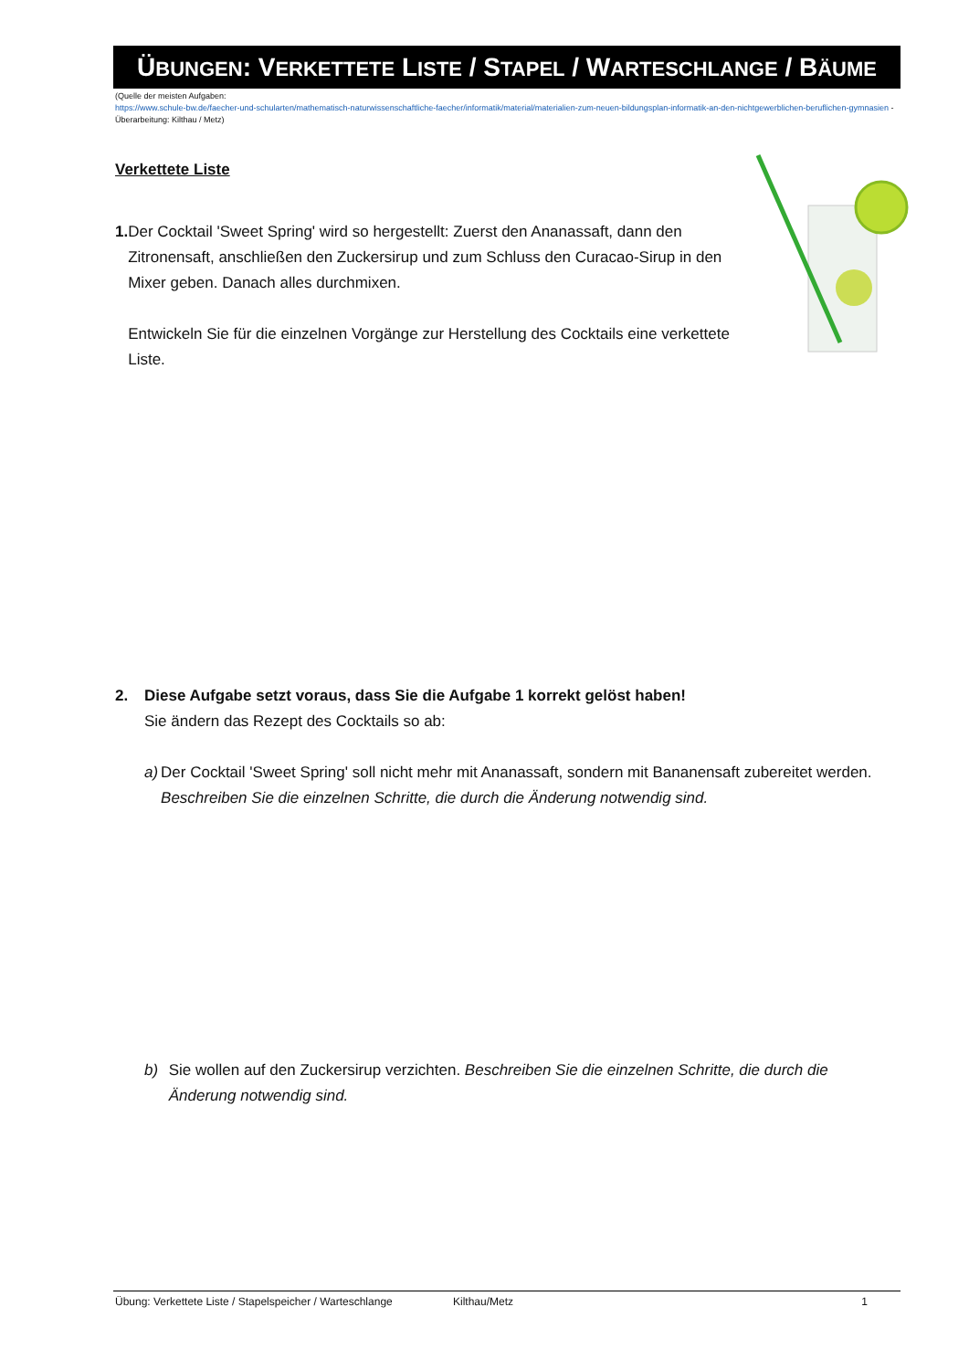ÜBUNGEN: VERKETTETE LISTE / STAPEL / WARTESCHLANGE / BÄUME
(Quelle der meisten Aufgaben:
https://www.schule-bw.de/faecher-und-schularten/mathematisch-naturwissenschaftliche-faecher/informatik/material/materialien-zum-neuen-bildungsplan-informatik-an-den-nichtgewerblichen-beruflichen-gymnasien - Überarbeitung: Kilthau / Metz)
Verkettete Liste
1. Der Cocktail 'Sweet Spring' wird so hergestellt: Zuerst den Ananassaft, dann den Zitronensaft, anschließen den Zuckersirup und zum Schluss den Curacao-Sirup in den Mixer geben. Danach alles durchmixen.
Entwickeln Sie für die einzelnen Vorgänge zur Herstellung des Cocktails eine verkettete Liste.
2. Diese Aufgabe setzt voraus, dass Sie die Aufgabe 1 korrekt gelöst haben!
Sie ändern das Rezept des Cocktails so ab:
a) Der Cocktail 'Sweet Spring' soll nicht mehr mit Ananassaft, sondern mit Bananensaft zubereitet werden. Beschreiben Sie die einzelnen Schritte, die durch die Änderung notwendig sind.
b) Sie wollen auf den Zuckersirup verzichten. Beschreiben Sie die einzelnen Schritte, die durch die Änderung notwendig sind.
Übung: Verkettete Liste / Stapelspeicher / Warteschlange Kilthau/Metz 1